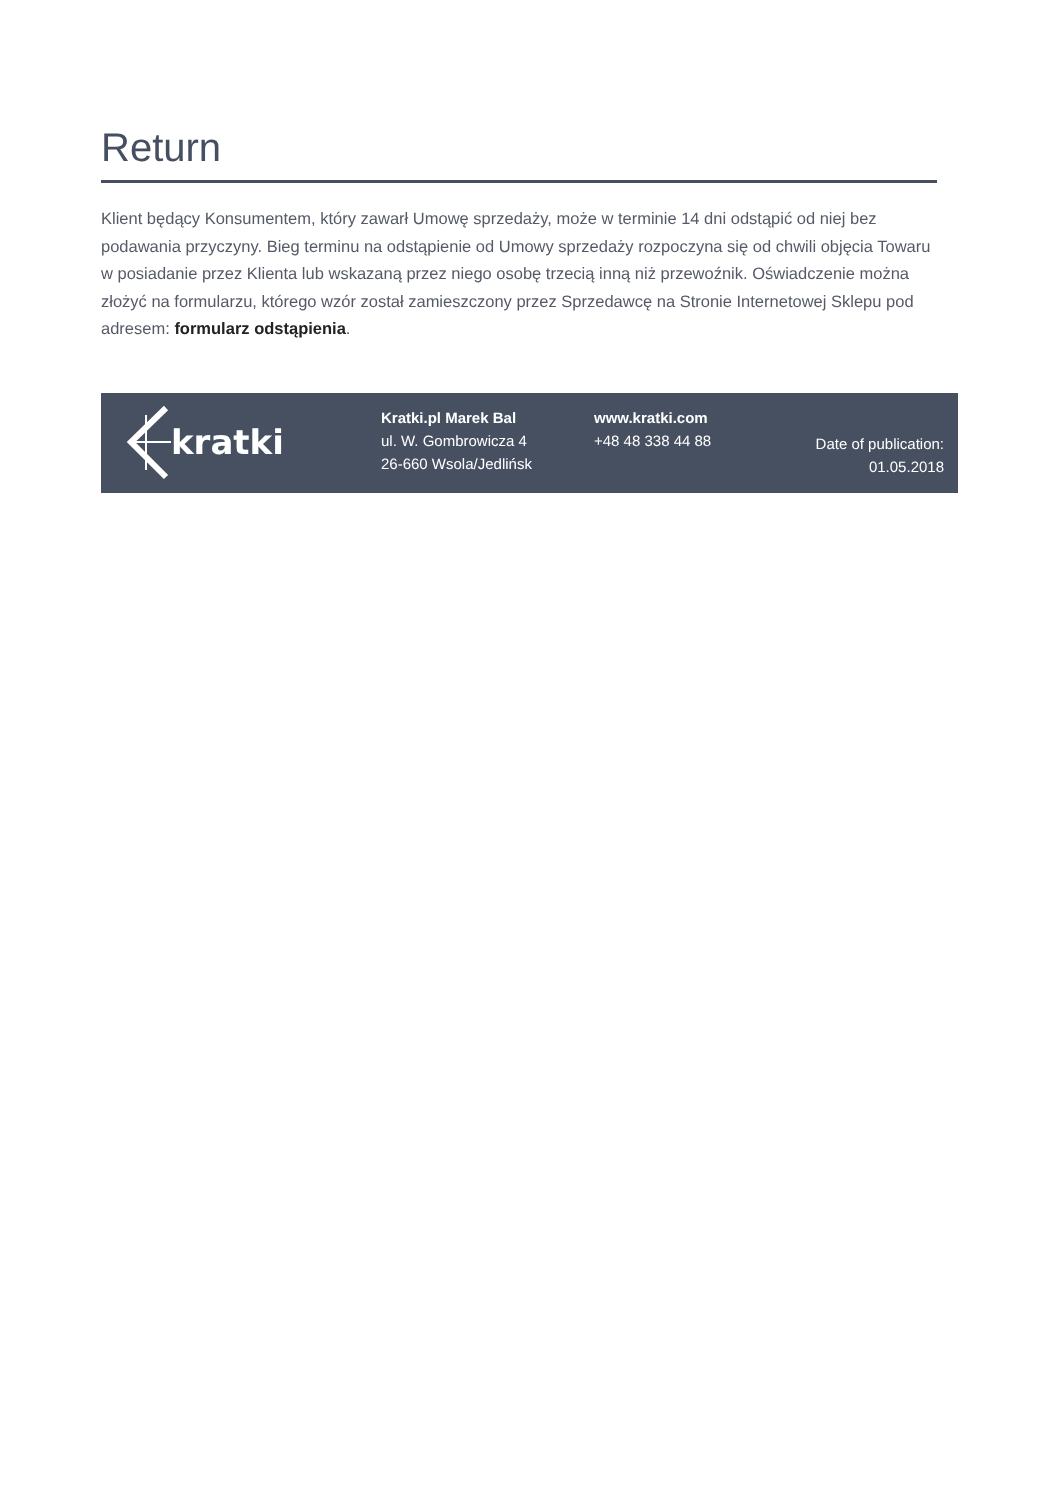Return
Klient będący Konsumentem, który zawarł Umowę sprzedaży, może w terminie 14 dni odstąpić od niej bez podawania przyczyny. Bieg terminu na odstąpienie od Umowy sprzedaży rozpoczyna się od chwili objęcia Towaru w posiadanie przez Klienta lub wskazaną przez niego osobę trzecią inną niż przewoźnik. Oświadczenie można złożyć na formularzu, którego wzór został zamieszczony przez Sprzedawcę na Stronie Internetowej Sklepu pod adresem: formularz odstąpienia.
kratki
Kratki.pl Marek Bal
ul. W. Gombrowicza 4
26-660 Wsola/Jedlińsk
www.kratki.com
+48 48 338 44 88
Date of publication:
01.05.2018